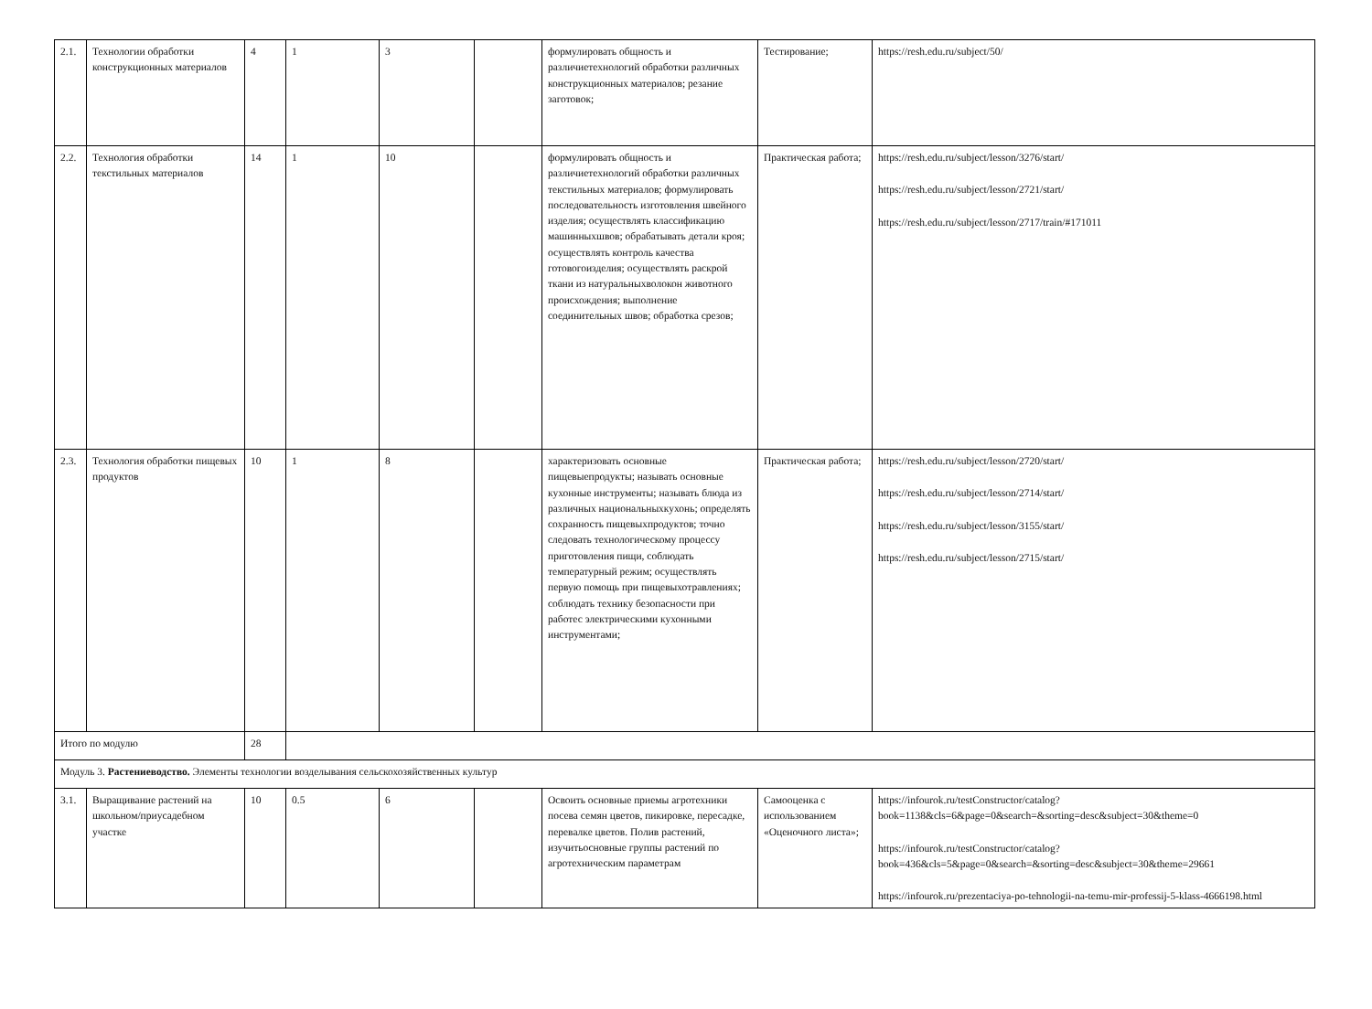| 2.1. | Технологии обработки конструкционных материалов | 4 | 1 | 3 | | формулировать общность и различиетехнологий обработки различных конструкционных материалов; резание заготовок; | Тестирование; | https://resh.edu.ru/subject/50/ |
| 2.2. | Технология обработки текстильных материалов | 14 | 1 | 10 | | формулировать общность и различиетехнологий обработки различных текстильных материалов; формулировать последовательность изготовления швейного изделия; осуществлять классификацию машинныхшвов; обрабатывать детали кроя; осуществлять контроль качества готовогоизделия; осуществлять раскрой ткани из натуральныхволокон животного происхождения; выполнение соединительных швов; обработка срезов; | Практическая работа; | https://resh.edu.ru/subject/lesson/3276/start/ https://resh.edu.ru/subject/lesson/2721/start/ https://resh.edu.ru/subject/lesson/2717/train/#171011 |
| 2.3. | Технология обработки пищевых продуктов | 10 | 1 | 8 | | характеризовать основные пищевыепродукты; называть основные кухонные инструменты; называть блюда из различных национальныхкухонь; определять сохранность пищевыхпродуктов; точно следовать технологическому процессу приготовления пищи, соблюдать температурный режим; осуществлять первую помощь при пищевыхотравлениях; соблюдать технику безопасности при работес электрическими кухонными инструментами; | Практическая работа; | https://resh.edu.ru/subject/lesson/2720/start/ https://resh.edu.ru/subject/lesson/2714/start/ https://resh.edu.ru/subject/lesson/3155/start/ https://resh.edu.ru/subject/lesson/2715/start/ |
| Итого по модулю | | 28 | | | | | | |
| Модуль 3. Растениеводство. Элементы технологии возделывания сельскохозяйственных культур | | | | | | | | |
| 3.1. | Выращивание растений на школьном/приусадебном участке | 10 | 0.5 | 6 | | Освоить основные приемы агротехники посева семян цветов, пикировке, пересадке, перевалке цветов. Полив растений, изучитьосновные группы растений по агротехническим параметрам | Самооценка с использованием «Оценочного листа»; | https://infourok.ru/testConstructor/catalog? book=1138&cls=6&page=0&search=&sorting=desc&subject=30&theme=0 https://infourok.ru/testConstructor/catalog? book=436&cls=5&page=0&search=&sorting=desc&subject=30&theme=29661 https://infourok.ru/prezentaciya-po-tehnologii-na-temu-mir-professij-5-klass-4666198.html |